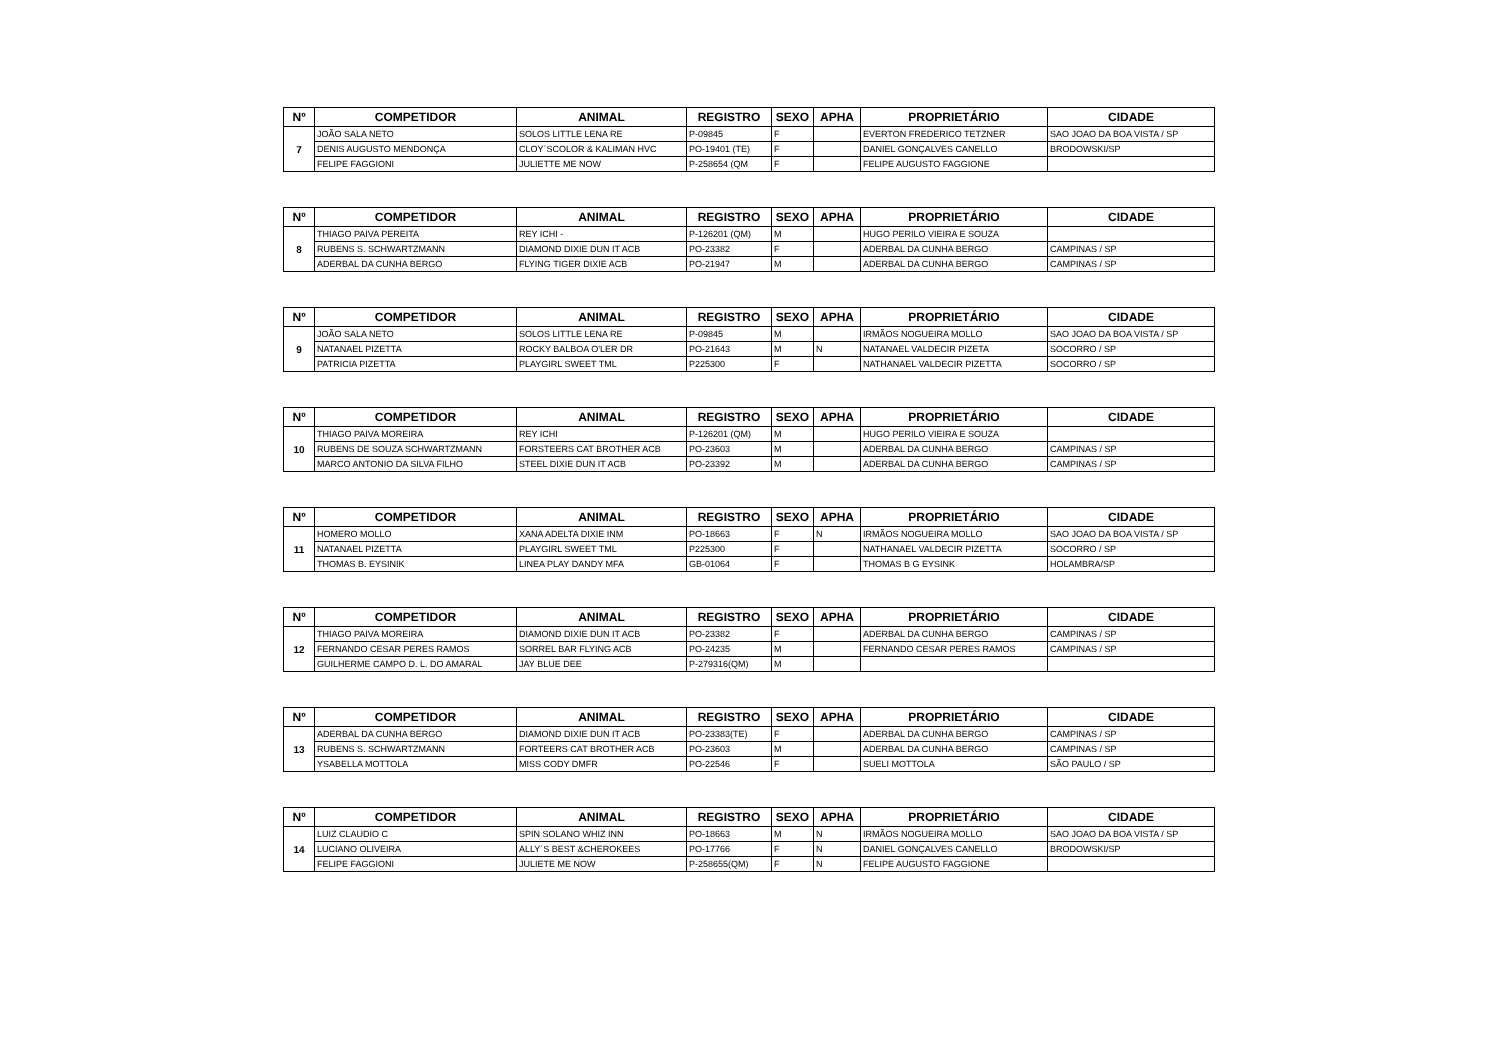| Nº | COMPETIDOR | ANIMAL | REGISTRO | SEXO | APHA | PROPRIETÁRIO | CIDADE |
| --- | --- | --- | --- | --- | --- | --- | --- |
| 7 | JOÃO SALA NETO | SOLOS LITTLE LENA RE | P-09845 | F | | EVERTON FREDERICO TETZNER | SAO JOAO DA BOA VISTA / SP |
| | DENIS AUGUSTO MENDONÇA | CLOY´SCOLOR & KALIMAN HVC | PO-19401 (TE) | F | | DANIEL GONÇALVES CANELLO | BRODOWSKI/SP |
| | FELIPE FAGGIONI | JULIETTE ME NOW | P-258654 (QM | F | | FELIPE AUGUSTO FAGGIONE | |
| Nº | COMPETIDOR | ANIMAL | REGISTRO | SEXO | APHA | PROPRIETÁRIO | CIDADE |
| --- | --- | --- | --- | --- | --- | --- | --- |
| 8 | THIAGO PAIVA PEREITA | REY ICHI - | P-126201 (QM) | M | | HUGO PERILO VIEIRA E SOUZA | |
| | RUBENS S. SCHWARTZMANN | DIAMOND DIXIE DUN IT ACB | PO-23382 | F | | ADERBAL DA CUNHA BERGO | CAMPINAS / SP |
| | ADERBAL DA CUNHA BERGO | FLYING TIGER DIXIE ACB | PO-21947 | M | | ADERBAL DA CUNHA BERGO | CAMPINAS / SP |
| Nº | COMPETIDOR | ANIMAL | REGISTRO | SEXO | APHA | PROPRIETÁRIO | CIDADE |
| --- | --- | --- | --- | --- | --- | --- | --- |
| 9 | JOÃO SALA NETO | SOLOS LITTLE LENA RE | P-09845 | M | | IRMÃOS NOGUEIRA MOLLO | SAO JOAO DA BOA VISTA / SP |
| | NATANAEL PIZETTA | ROCKY BALBOA O'LER DR | PO-21643 | M | N | NATANAEL VALDECIR PIZETA | SOCORRO / SP |
| | PATRICIA PIZETTA | PLAYGIRL SWEET TML | P225300 | F | | NATHANAEL VALDECIR PIZETTA | SOCORRO / SP |
| Nº | COMPETIDOR | ANIMAL | REGISTRO | SEXO | APHA | PROPRIETÁRIO | CIDADE |
| --- | --- | --- | --- | --- | --- | --- | --- |
| 10 | THIAGO PAIVA MOREIRA | REY ICHI | P-126201 (QM) | M | | HUGO PERILO VIEIRA E SOUZA | |
| | RUBENS DE SOUZA SCHWARTZMANN | FORSTEERS CAT BROTHER ACB | PO-23603 | M | | ADERBAL DA CUNHA BERGO | CAMPINAS / SP |
| | MARCO ANTONIO DA SILVA FILHO | STEEL DIXIE DUN IT ACB | PO-23392 | M | | ADERBAL DA CUNHA BERGO | CAMPINAS / SP |
| Nº | COMPETIDOR | ANIMAL | REGISTRO | SEXO | APHA | PROPRIETÁRIO | CIDADE |
| --- | --- | --- | --- | --- | --- | --- | --- |
| 11 | HOMERO MOLLO | XANA ADELTA DIXIE INM | PO-18663 | F | N | IRMÃOS NOGUEIRA MOLLO | SAO JOAO DA BOA VISTA / SP |
| | NATANAEL PIZETTA | PLAYGIRL SWEET TML | P225300 | F | | NATHANAEL VALDECIR PIZETTA | SOCORRO / SP |
| | THOMAS B. EYSINIK | LINEA PLAY DANDY MFA | GB-01064 | F | | THOMAS B G EYSINK | HOLAMBRA/SP |
| Nº | COMPETIDOR | ANIMAL | REGISTRO | SEXO | APHA | PROPRIETÁRIO | CIDADE |
| --- | --- | --- | --- | --- | --- | --- | --- |
| 12 | THIAGO PAIVA MOREIRA | DIAMOND DIXIE DUN IT ACB | PO-23382 | F | | ADERBAL DA CUNHA BERGO | CAMPINAS / SP |
| | FERNANDO CESAR PERES RAMOS | SORREL BAR FLYING ACB | PO-24235 | M | | FERNANDO CESAR PERES RAMOS | CAMPINAS / SP |
| | GUILHERME CAMPO D. L. DO AMARAL | JAY BLUE DEE | P-279316(QM) | M | | | |
| Nº | COMPETIDOR | ANIMAL | REGISTRO | SEXO | APHA | PROPRIETÁRIO | CIDADE |
| --- | --- | --- | --- | --- | --- | --- | --- |
| 13 | ADERBAL DA CUNHA BERGO | DIAMOND DIXIE DUN IT ACB | PO-23383(TE) | F | | ADERBAL DA CUNHA BERGO | CAMPINAS / SP |
| | RUBENS S. SCHWARTZMANN | FORTEERS CAT BROTHER ACB | PO-23603 | M | | ADERBAL DA CUNHA BERGO | CAMPINAS / SP |
| | YSABELLA MOTTOLA | MISS CODY DMFR | PO-22546 | F | | SUELI MOTTOLA | SÃO PAULO / SP |
| Nº | COMPETIDOR | ANIMAL | REGISTRO | SEXO | APHA | PROPRIETÁRIO | CIDADE |
| --- | --- | --- | --- | --- | --- | --- | --- |
| 14 | LUIZ CLAUDIO C | SPIN SOLANO WHIZ INN | PO-18663 | M | N | IRMÃOS NOGUEIRA MOLLO | SAO JOAO DA BOA VISTA / SP |
| | LUCIANO OLIVEIRA | ALLY´S BEST &CHEROKEES | PO-17766 | F | N | DANIEL GONÇALVES CANELLO | BRODOWSKI/SP |
| | FELIPE FAGGIONI | JULIETE ME NOW | P-258655(QM) | F | N | FELIPE AUGUSTO FAGGIONE | |